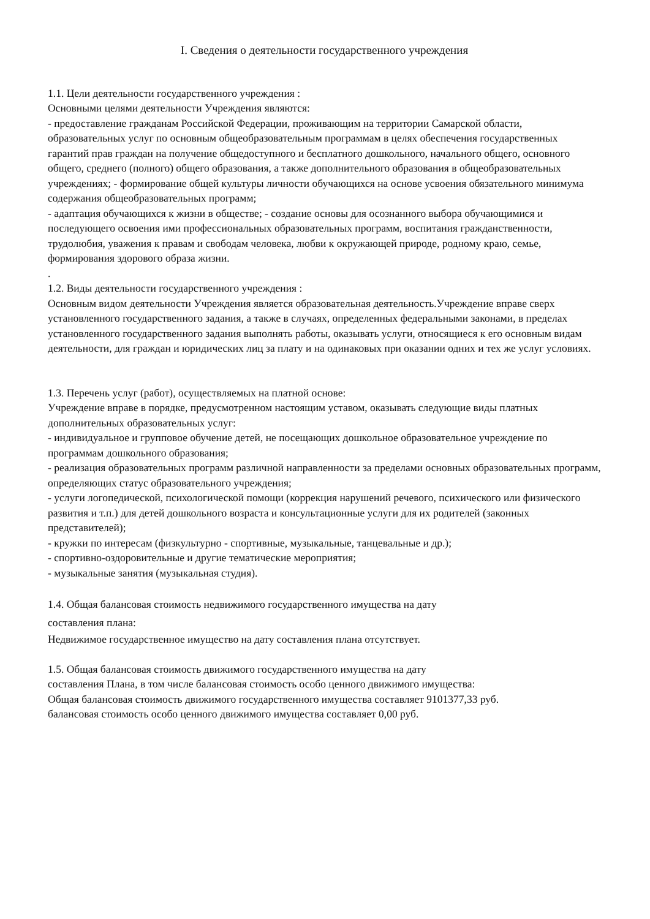I. Сведения о деятельности государственного учреждения
1.1. Цели деятельности государственного учреждения :
Основными целями деятельности Учреждения являются:
- предоставление гражданам Российской Федерации, проживающим на территории Самарской области, образовательных услуг по основным общеобразовательным программам в целях обеспечения государственных гарантий прав граждан на получение общедоступного и бесплатного дошкольного, начального общего, основного общего, среднего (полного) общего образования, а также дополнительного образования в общеобразовательных учреждениях; - формирование общей культуры личности обучающихся на основе усвоения обязательного минимума содержания общеобразовательных программ;
- адаптация обучающихся к жизни в обществе; - создание основы для осознанного выбора обучающимися и последующего освоения ими профессиональных образовательных программ, воспитания гражданственности, трудолюбия, уважения к правам и свободам человека, любви к окружающей природе, родному краю, семье, формирования здорового образа жизни.
.
1.2. Виды деятельности государственного учреждения :
Основным видом деятельности Учреждения является образовательная деятельность.Учреждение вправе сверх установленного государственного задания, а также в случаях, определенных федеральными законами, в пределах установленного государственного задания выполнять работы, оказывать услуги, относящиеся к его основным видам деятельности, для граждан и юридических лиц за плату и на одинаковых при оказании одних и тех же услуг условиях.
1.3. Перечень услуг (работ), осуществляемых на платной основе:
Учреждение вправе в порядке, предусмотренном настоящим уставом, оказывать следующие виды платных дополнительных образовательных услуг:
- индивидуальное и групповое обучение детей, не посещающих дошкольное образовательное учреждение по программам дошкольного образования;
- реализация образовательных программ различной направленности за пределами основных образовательных программ, определяющих статус образовательного учреждения;
- услуги логопедической, психологической помощи (коррекция нарушений речевого, психического или физического развития и т.п.) для детей дошкольного возраста и консультационные услуги для их родителей (законных представителей);
- кружки по интересам (физкультурно - спортивные, музыкальные, танцевальные и др.);
- спортивно-оздоровительные и другие тематические мероприятия;
- музыкальные занятия (музыкальная студия).
1.4. Общая балансовая стоимость недвижимого государственного имущества на дату
составления плана:
Недвижимое государственное имущество на дату составления плана отсутствует.
1.5. Общая балансовая стоимость движимого государственного имущества на дату
составления Плана, в том числе балансовая стоимость особо ценного движимого имущества:
Общая балансовая стоимость движимого государственного имущества составляет 9101377,33 руб.
балансовая стоимость особо ценного движимого имущества составляет 0,00 руб.